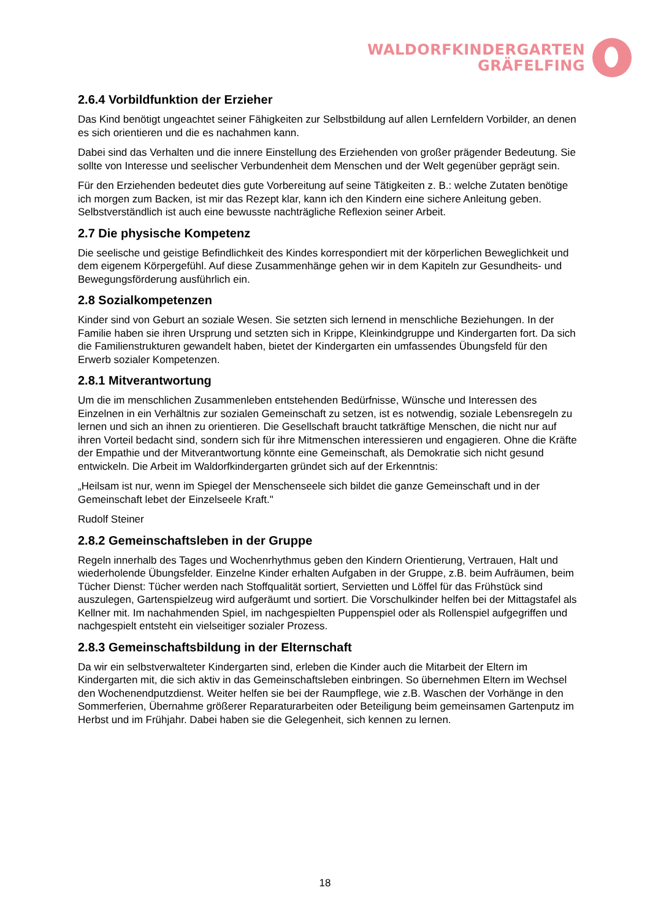WALDORFKINDERGARTEN
GRÄFELFING
2.6.4 Vorbildfunktion der Erzieher
Das Kind benötigt ungeachtet seiner Fähigkeiten zur Selbstbildung auf allen Lernfeldern Vorbilder, an denen es sich orientieren und die es nachahmen kann.
Dabei sind das Verhalten und die innere Einstellung des Erziehenden von großer prägender Bedeutung. Sie sollte von Interesse und seelischer Verbundenheit dem Menschen und der Welt gegenüber geprägt sein.
Für den Erziehenden bedeutet dies gute Vorbereitung auf seine Tätigkeiten z. B.: welche Zutaten benötige ich morgen zum Backen, ist mir das Rezept klar, kann ich den Kindern eine sichere Anleitung geben. Selbstverständlich ist auch eine bewusste nachträgliche Reflexion seiner Arbeit.
2.7 Die physische Kompetenz
Die seelische und geistige Befindlichkeit des Kindes korrespondiert mit der körperlichen Beweglichkeit und dem eigenem Körpergefühl. Auf diese Zusammenhänge gehen wir in dem Kapiteln zur Gesundheits- und Bewegungsförderung ausführlich ein.
2.8 Sozialkompetenzen
Kinder sind von Geburt an soziale Wesen. Sie setzten sich lernend in menschliche Beziehungen. In der Familie haben sie ihren Ursprung und setzten sich in Krippe, Kleinkindgruppe und Kindergarten fort. Da sich die Familienstrukturen gewandelt haben, bietet der Kindergarten ein umfassendes Übungsfeld für den Erwerb sozialer Kompetenzen.
2.8.1 Mitverantwortung
Um die im menschlichen Zusammenleben entstehenden Bedürfnisse, Wünsche und Interessen des Einzelnen in ein Verhältnis zur sozialen Gemeinschaft zu setzen, ist es notwendig, soziale Lebensregeln zu lernen und sich an ihnen zu orientieren. Die Gesellschaft braucht tatkräftige Menschen, die nicht nur auf ihren Vorteil bedacht sind, sondern sich für ihre Mitmenschen interessieren und engagieren. Ohne die Kräfte der Empathie und der Mitverantwortung könnte eine Gemeinschaft, als Demokratie sich nicht gesund entwickeln. Die Arbeit im Waldorfkindergarten gründet sich auf der Erkenntnis:
„Heilsam ist nur, wenn im Spiegel der Menschenseele sich bildet die ganze Gemeinschaft und in der Gemeinschaft lebet der Einzelseele Kraft."
Rudolf Steiner
2.8.2 Gemeinschaftsleben in der Gruppe
Regeln innerhalb des Tages und Wochenrhythmus geben den Kindern Orientierung, Vertrauen, Halt und wiederholende Übungsfelder. Einzelne Kinder erhalten Aufgaben in der Gruppe, z.B. beim Aufräumen, beim Tücher Dienst: Tücher werden nach Stoffqualität sortiert, Servietten und Löffel für das Frühstück sind auszulegen, Gartenspielzeug wird aufgeräumt und sortiert. Die Vorschulkinder helfen bei der Mittagstafel als Kellner mit. Im nachahmenden Spiel, im nachgespielten Puppenspiel oder als Rollenspiel aufgegriffen und nachgespielt entsteht ein vielseitiger sozialer Prozess.
2.8.3 Gemeinschaftsbildung in der Elternschaft
Da wir ein selbstverwalteter Kindergarten sind, erleben die Kinder auch die Mitarbeit der Eltern im Kindergarten mit, die sich aktiv in das Gemeinschaftsleben einbringen. So übernehmen Eltern im Wechsel den Wochenendputzdienst. Weiter helfen sie bei der Raumpflege, wie z.B. Waschen der Vorhänge in den Sommerferien, Übernahme größerer Reparaturarbeiten oder Beteiligung beim gemeinsamen Gartenputz im Herbst und im Frühjahr. Dabei haben sie die Gelegenheit, sich kennen zu lernen.
18